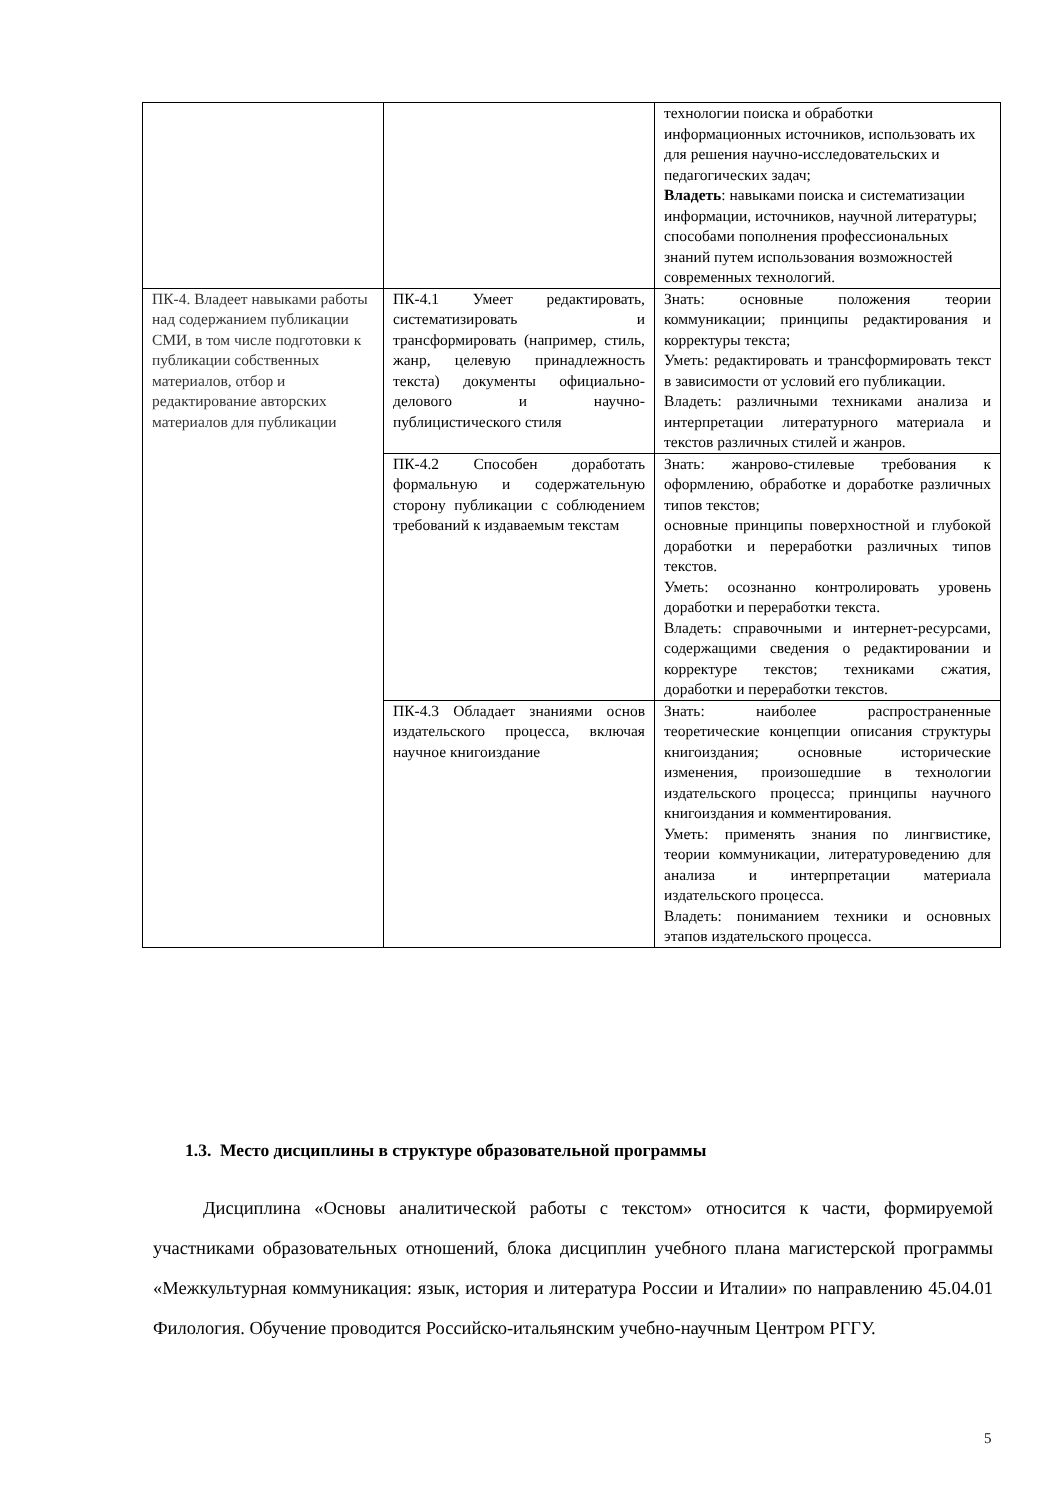| | | технологии поиска и обработки информационных источников, использовать их для решения научно-исследовательских и педагогических задач; Владеть : навыками поиска и систематизации информации, источников, научной литературы; способами пополнения профессиональных знаний путем использования возможностей современных технологий. |
| ПК-4. Владеет навыками работы над содержанием публикации СМИ, в том числе подготовки к публикации собственных материалов, отбор и редактирование авторских материалов для публикации | ПК-4.1 Умеет редактировать, систематизировать и трансформировать (например, стиль, жанр, целевую принадлежность текста) документы официально-делового и научно-публицистического стиля | Знать: основные положения теории коммуникации; принципы редактирования и корректуры текста; Уметь: редактировать и трансформировать текст в зависимости от условий его публикации. Владеть: различными техниками анализа и интерпретации литературного материала и текстов различных стилей и жанров. |
| | ПК-4.2 Способен доработать формальную и содержательную сторону публикации с соблюдением требований к издаваемым текстам | Знать: жанрово-стилевые требования к оформлению, обработке и доработке различных типов текстов; основные принципы поверхностной и глубокой доработки и переработки различных типов текстов. Уметь: осознанно контролировать уровень доработки и переработки текста. Владеть: справочными и интернет-ресурсами, содержащими сведения о редактировании и корректуре текстов; техниками сжатия, доработки и переработки текстов. |
| | ПК-4.3 Обладает знаниями основ издательского процесса, включая научное книгоиздание | Знать: наиболее распространенные теоретические концепции описания структуры книгоиздания; основные исторические изменения, произошедшие в технологии издательского процесса; принципы научного книгоиздания и комментирования. Уметь: применять знания по лингвистике, теории коммуникации, литературоведению для анализа и интерпретации материала издательского процесса. Владеть: пониманием техники и основных этапов издательского процесса. |
1.3. Место дисциплины в структуре образовательной программы
Дисциплина «Основы аналитической работы с текстом» относится к части, формируемой участниками образовательных отношений, блока дисциплин учебного плана магистерской программы «Межкультурная коммуникация: язык, история и литература России и Италии» по направлению 45.04.01 Филология. Обучение проводится Российско-итальянским учебно-научным Центром РГГУ.
5